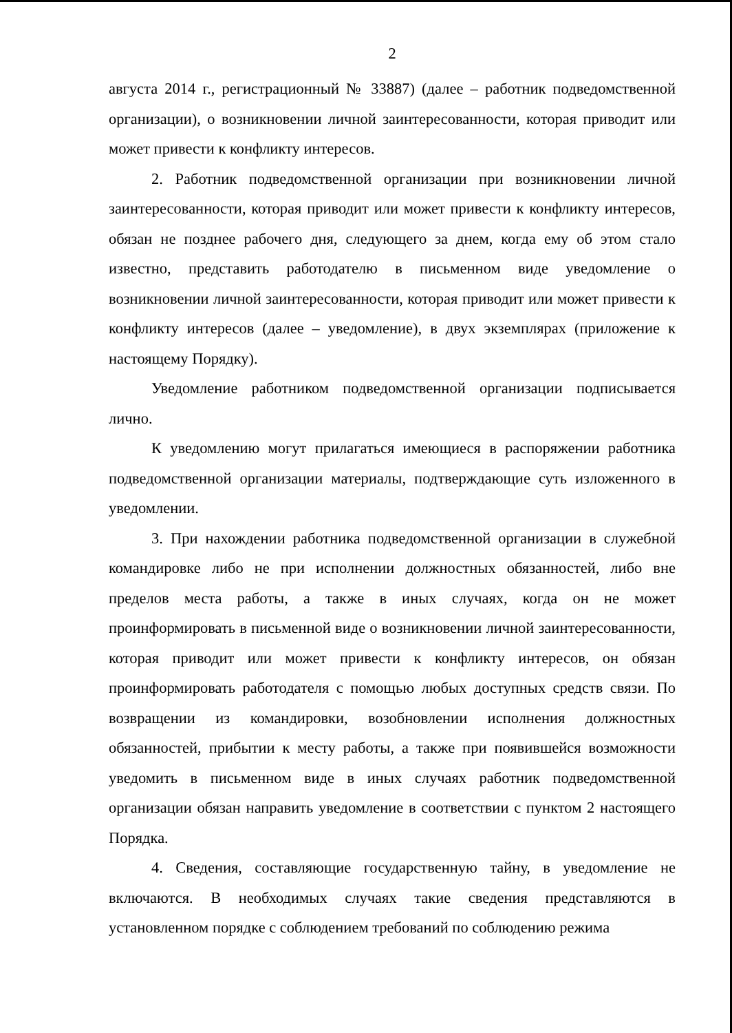2
августа 2014 г., регистрационный № 33887) (далее – работник подведомственной организации), о возникновении личной заинтересованности, которая приводит или может привести к конфликту интересов.
2. Работник подведомственной организации при возникновении личной заинтересованности, которая приводит или может привести к конфликту интересов, обязан не позднее рабочего дня, следующего за днем, когда ему об этом стало известно, представить работодателю в письменном виде уведомление о возникновении личной заинтересованности, которая приводит или может привести к конфликту интересов (далее – уведомление), в двух экземплярах (приложение к настоящему Порядку).
Уведомление работником подведомственной организации подписывается лично.
К уведомлению могут прилагаться имеющиеся в распоряжении работника подведомственной организации материалы, подтверждающие суть изложенного в уведомлении.
3. При нахождении работника подведомственной организации в служебной командировке либо не при исполнении должностных обязанностей, либо вне пределов места работы, а также в иных случаях, когда он не может проинформировать в письменной виде о возникновении личной заинтересованности, которая приводит или может привести к конфликту интересов, он обязан проинформировать работодателя с помощью любых доступных средств связи. По возвращении из командировки, возобновлении исполнения должностных обязанностей, прибытии к месту работы, а также при появившейся возможности уведомить в письменном виде в иных случаях работник подведомственной организации обязан направить уведомление в соответствии с пунктом 2 настоящего Порядка.
4. Сведения, составляющие государственную тайну, в уведомление не включаются. В необходимых случаях такие сведения представляются в установленном порядке с соблюдением требований по соблюдению режима